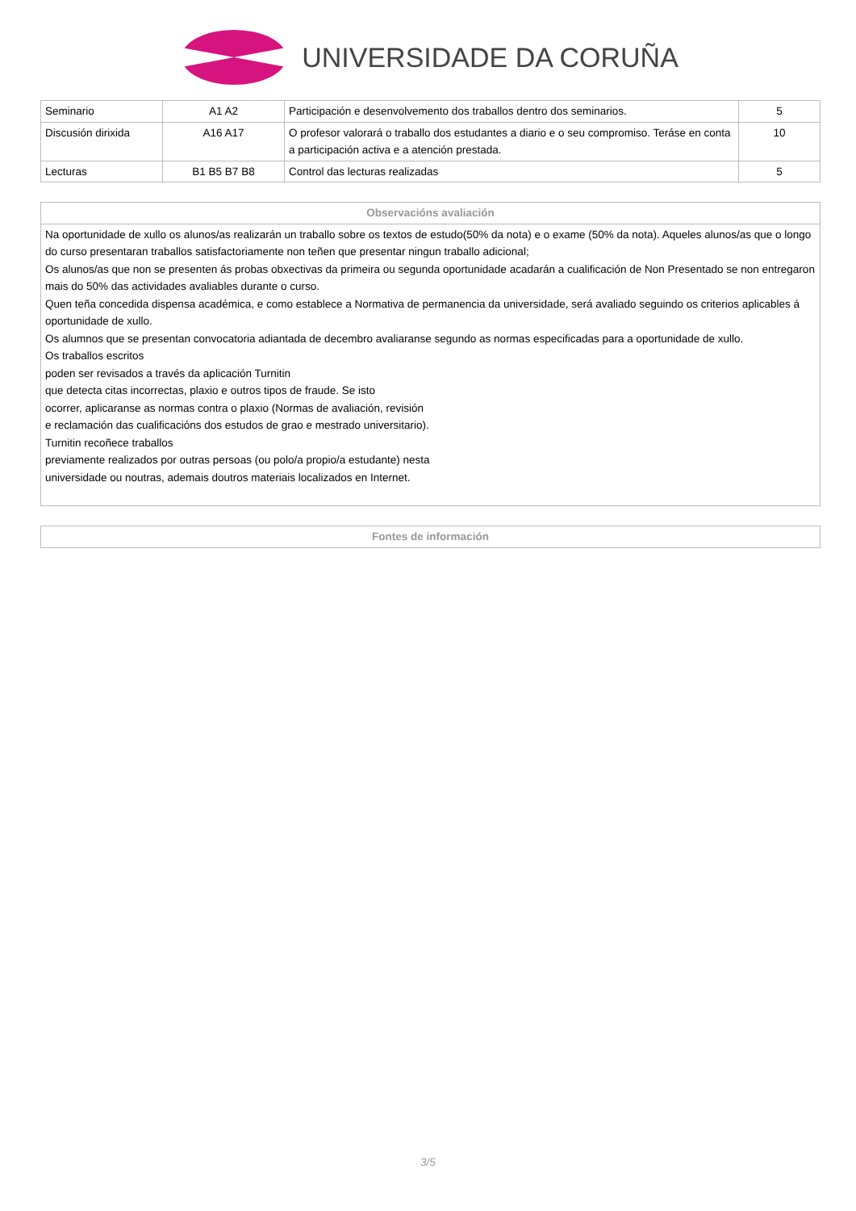UNIVERSIDADE DA CORUÑA
| Seminario | A1 A2 | Participación e desenvolvemento dos traballos dentro dos seminarios. | 5 |
| Discusión dirixida | A16 A17 | O profesor valorará o traballo dos estudantes a diario e o seu compromiso. Teráse en conta a participación activa e a atención prestada. | 10 |
| Lecturas | B1 B5 B7 B8 | Control das lecturas realizadas | 5 |
| Observacións avaliación |
| --- |
| Na oportunidade de xullo os alunos/as realizarán un traballo sobre os textos de estudo(50% da nota) e o exame (50% da nota). Aqueles alunos/as que o longo do curso presentaran traballos satisfactoriamente non teñen que presentar ningun traballo adicional; Os alunos/as que non se presenten ás probas obxectivas da primeira ou segunda oportunidade acadarán a cualificación de Non Presentado se non entregaron mais do 50% das actividades avaliables durante o curso. Quen teña concedida dispensa académica, e como establece a Normativa de permanencia da universidade, será avaliado seguindo os criterios aplicables á oportunidade de xullo. Os alumnos que se presentan convocatoria adiantada de decembro avaliaranse segundo as normas especificadas para a oportunidade de xullo. Os traballos escritos poden ser revisados a través da aplicación Turnitin que detecta citas incorrectas, plaxio e outros tipos de fraude. Se isto ocorrer, aplicaranse as normas contra o plaxio (Normas de avaliación, revisión e reclamación das cualificacións dos estudos de grao e mestrado universitario). Turnitin recoñece traballos previamente realizados por outras persoas (ou polo/a propio/a estudante) nesta universidade ou noutras, ademais doutros materiais localizados en Internet. |
| Fontes de información |
| --- |
3/5